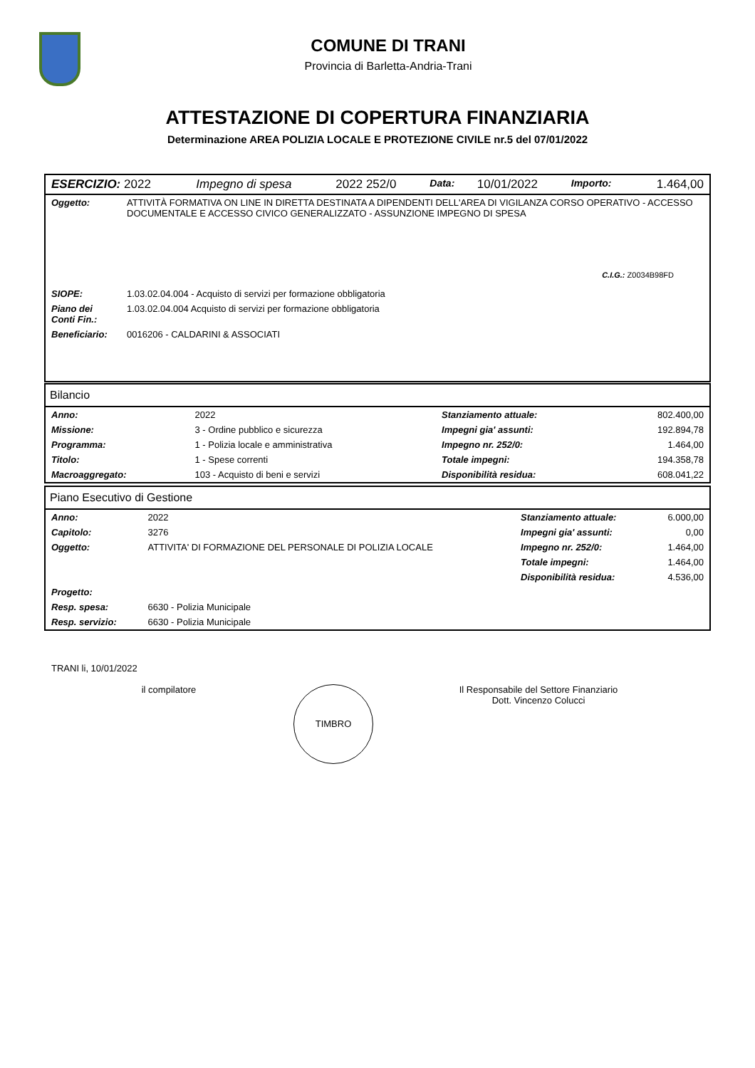COMUNE DI TRANI
Provincia di Barletta-Andria-Trani
ATTESTAZIONE DI COPERTURA FINANZIARIA
Determinazione AREA POLIZIA LOCALE E PROTEZIONE CIVILE nr.5 del 07/01/2022
| ESERCIZIO: 2022 | Impegno di spesa | 2022 252/0 | Data: | 10/01/2022 | Importo: | 1.464,00 |
| Oggetto: | ATTIVITÀ FORMATIVA ON LINE IN DIRETTA DESTINATA A DIPENDENTI DELL'AREA DI VIGILANZA CORSO OPERATIVO - ACCESSO DOCUMENTALE E ACCESSO CIVICO GENERALIZZATO - ASSUNZIONE IMPEGNO DI SPESA |
C.I.G.: Z0034B98FD
| SIOPE: | 1.03.02.04.004 - Acquisto di servizi per formazione obbligatoria |
| Piano dei Conti Fin.: | 1.03.02.04.004 Acquisto di servizi per formazione obbligatoria |
| Beneficiario: | 0016206 - CALDARINI & ASSOCIATI |
Bilancio
| Anno: | 2022 | Stanziamento attuale: | 802.400,00 |
| Missione: | 3 - Ordine pubblico e sicurezza | Impegni gia' assunti: | 192.894,78 |
| Programma: | 1 - Polizia locale e amministrativa | Impegno nr. 252/0: | 1.464,00 |
| Titolo: | 1 - Spese correnti | Totale impegni: | 194.358,78 |
| Macroaggregato: | 103 - Acquisto di beni e servizi | Disponibilità residua: | 608.041,22 |
Piano Esecutivo di Gestione
| Anno: | 2022 | Stanziamento attuale: | 6.000,00 |
| Capitolo: | 3276 | Impegni gia' assunti: | 0,00 |
| Oggetto: | ATTIVITA' DI FORMAZIONE DEL PERSONALE DI POLIZIA LOCALE | Impegno nr. 252/0: | 1.464,00 |
| | | Totale impegni: | 1.464,00 |
| | | Disponibilità residua: | 4.536,00 |
| Progetto: | | | |
| Resp. spesa: | 6630 - Polizia Municipale | | |
| Resp. servizio: | 6630 - Polizia Municipale | | |
TRANI li, 10/01/2022
il compilatore
TIMBRO
Il Responsabile del Settore Finanziario
Dott. Vincenzo Colucci